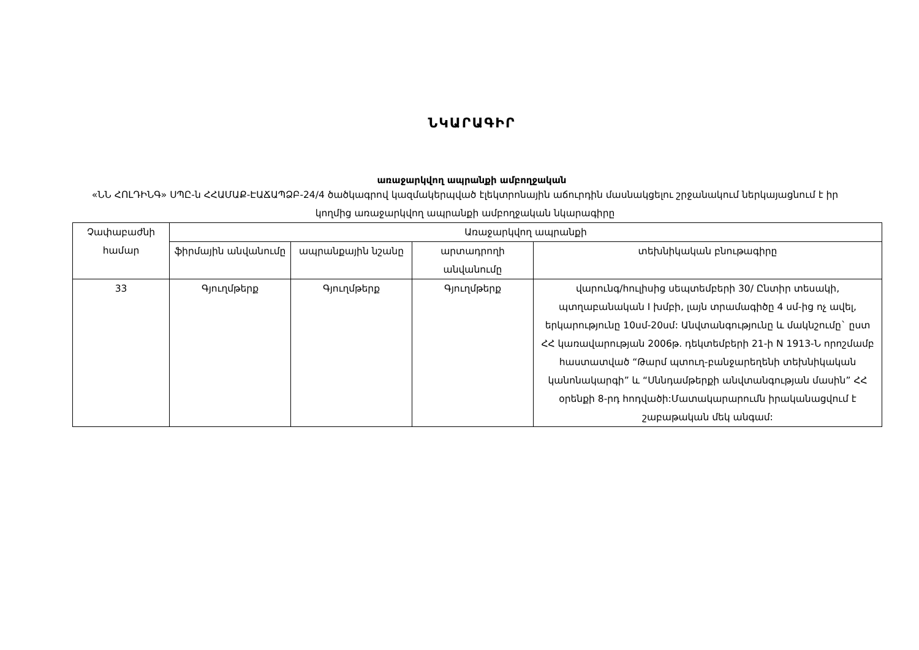ՆԿԱՐԱԳԻՐ
առաջարկվող ապրանքի ամբողջական
«ՆՆ ՀՈԼԴԻՆԳ» ՍՊԸ-ն ՀՀԱՄԱՔ-ԷԱՃԱՊՁԲ-24/4 ծածկագրով կազմակերպված էլեկտրոնային աճուրդին մասնակցելու շրջանակում ներկայացնում է իր կողմից առաջարկվող ապրանքի ամբողջական նկարագիրը
| Չափաբաժնի համար | Առաջարկվող ապրանքի | | | |
| --- | --- | --- | --- | --- |
| | ֆիրմային անվանումը | ապրանքային նշանը | արտադրողի անվանումը | տեխնիկական բնութագիրը |
| 33 | Գյուղմթերք | Գյուղմթերք | Գյուղմթերք | վարունգ/հուլիսից սեպտեմբերի 30/ Ընտիր տեսակի, պտղաբանական I խմբի, լայն տրամագիծը 4 սմ-ից ոչ ավել, երկարությունը 10սմ-20սմ: Անվտանգությունը և մակնշումը` ըստ ՀՀ կառավարության 2006թ. դեկտեմբերի 21-ի N 1913-Ն որոշմամբ հաստատված “Թարմ պտուղ-բանջարեղենի տեխնիկական կանոնակարգի” և “Սննդամթերքի անվտանգության մասին” ՀՀ օրենքի 8-րդ հոդվածի:Մատակարարումն իրականացվում է շաբաթական մեկ անգամ: |